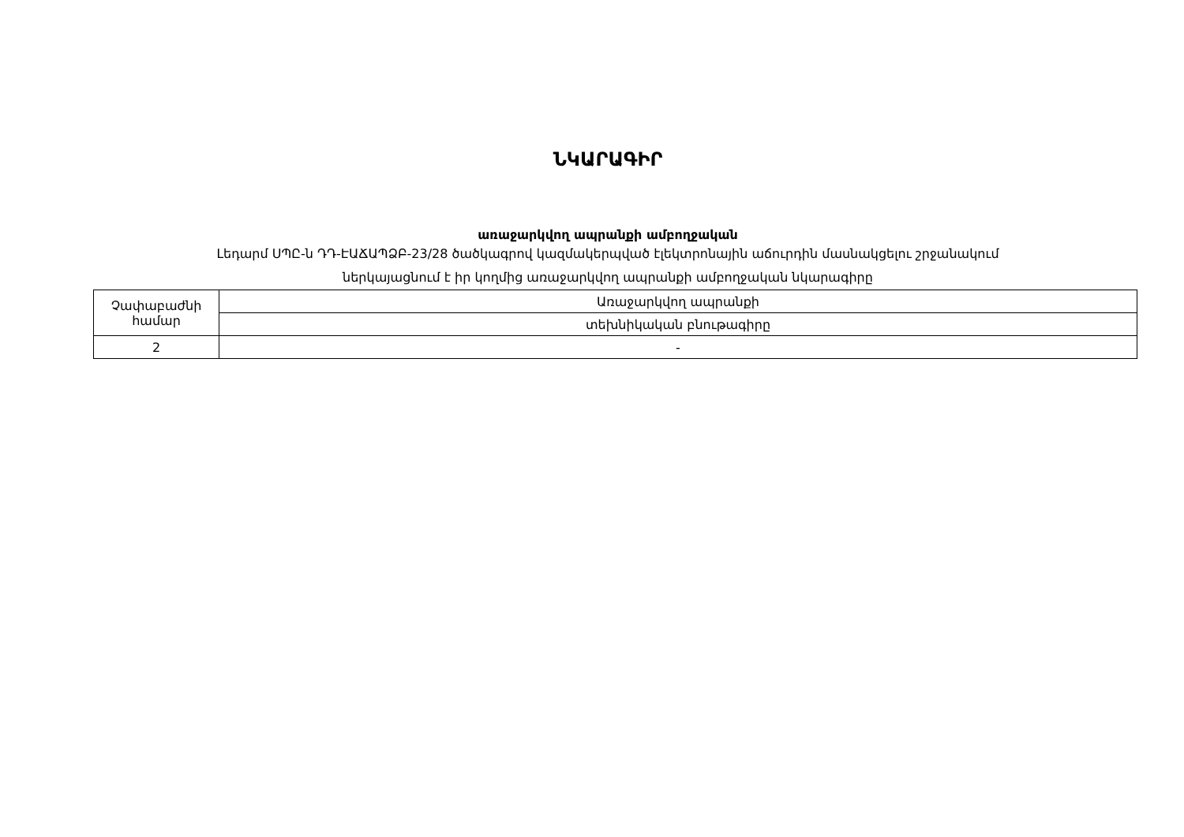ՆԿԱՐԱԳԻՐ
առաջարկվող ապրանքի ամբողջական
Լեդարմ ՍՊԸ-ն ԴԴ-ԷԱՃԱՊՁԲ-23/28 ծածկագրով կազմակերպված էլեկտրոնային աճուրդին մասնակցելու շրջանակում
ներկայացնում է իր կողմից առաջարկվող ապրանքի ամբողջական նկարագիրը
| Չափաբաժնի համար | Առաջարկվող ապրանքի |
| | տեխնիկական բնութագիրը |
| 2 | - |